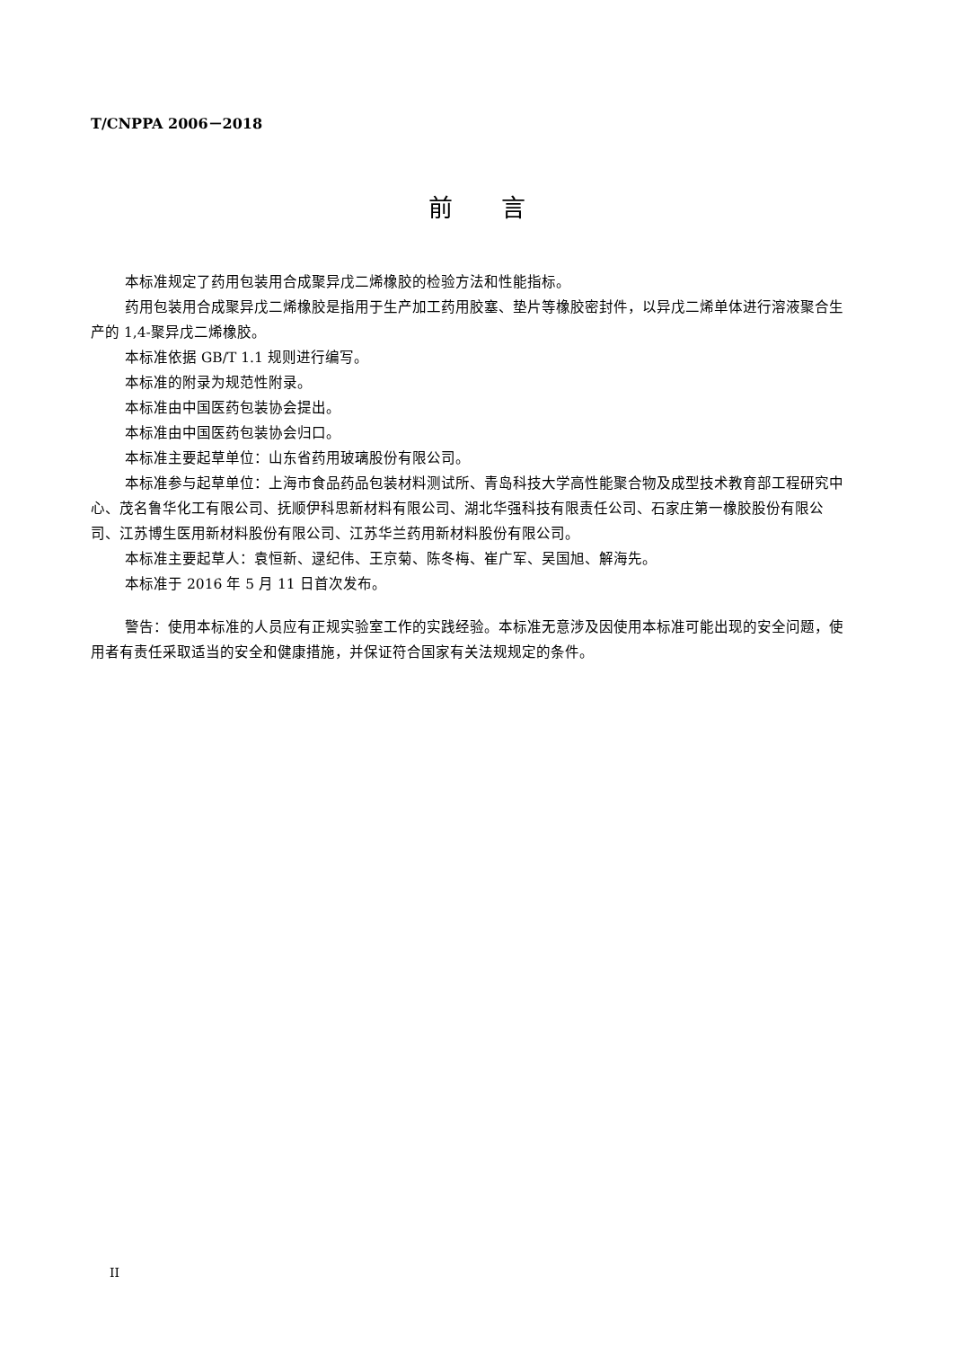T/CNPPA 2006－2018
前　　言
本标准规定了药用包装用合成聚异戊二烯橡胶的检验方法和性能指标。
药用包装用合成聚异戊二烯橡胶是指用于生产加工药用胶塞、垫片等橡胶密封件，以异戊二烯单体进行溶液聚合生产的 1,4-聚异戊二烯橡胶。
本标准依据 GB/T 1.1 规则进行编写。
本标准的附录为规范性附录。
本标准由中国医药包装协会提出。
本标准由中国医药包装协会归口。
本标准主要起草单位：山东省药用玻璃股份有限公司。
本标准参与起草单位：上海市食品药品包装材料测试所、青岛科技大学高性能聚合物及成型技术教育部工程研究中心、茂名鲁华化工有限公司、抚顺伊科思新材料有限公司、湖北华强科技有限责任公司、石家庄第一橡胶股份有限公司、江苏博生医用新材料股份有限公司、江苏华兰药用新材料股份有限公司。
本标准主要起草人：袁恒新、逯纪伟、王京菊、陈冬梅、崔广军、吴国旭、解海先。
本标准于 2016 年 5 月 11 日首次发布。
警告：使用本标准的人员应有正规实验室工作的实践经验。本标准无意涉及因使用本标准可能出现的安全问题，使用者有责任采取适当的安全和健康措施，并保证符合国家有关法规规定的条件。
II